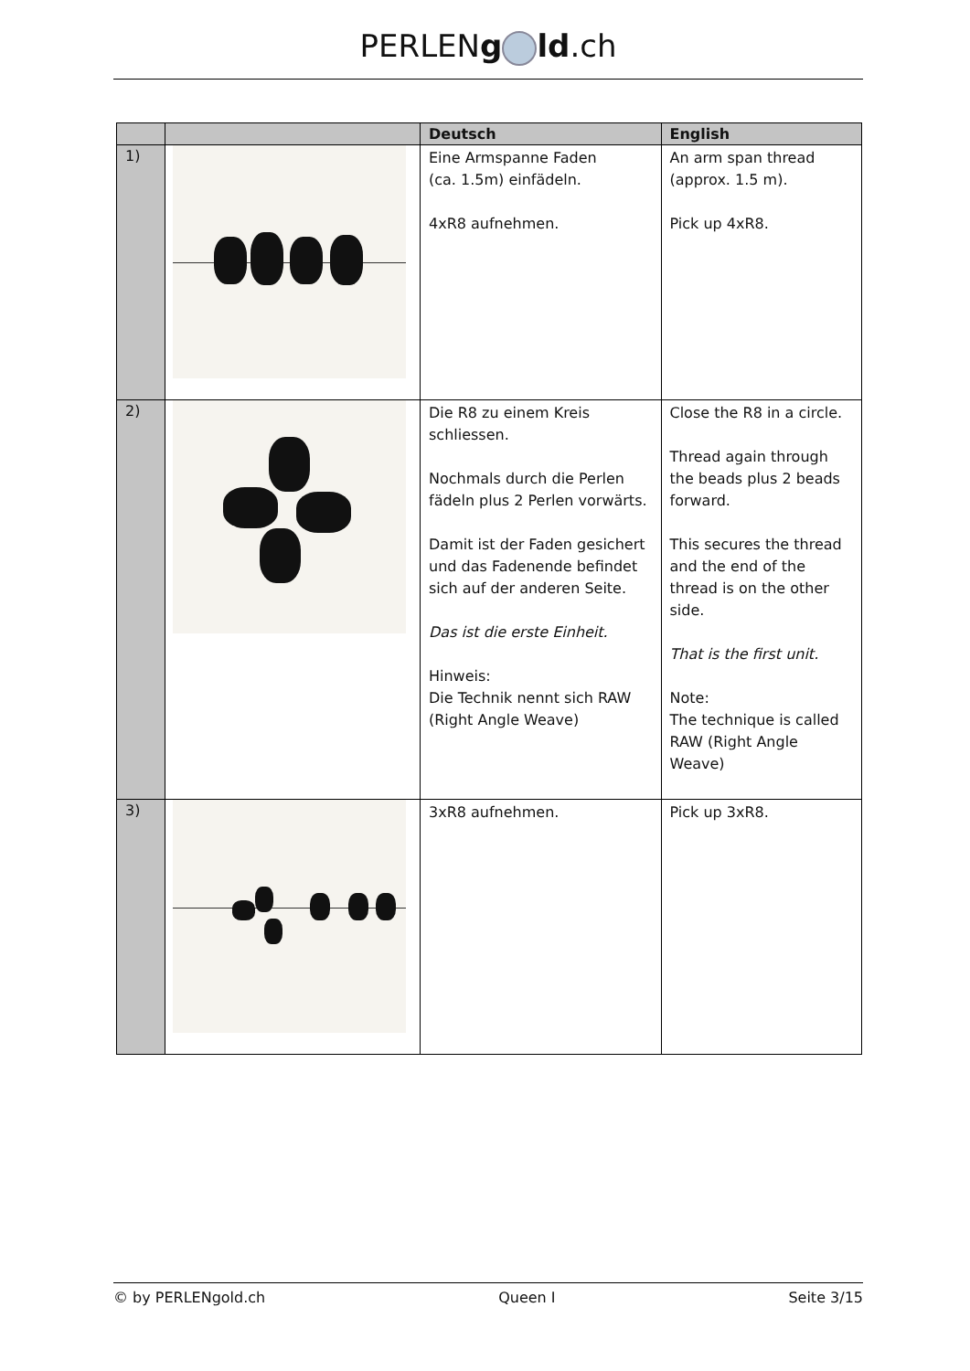PERLENg ld.ch
| | | Deutsch | English |
| --- | --- | --- | --- |
| 1) | | Eine Armspanne Faden (ca. 1.5m) einfädeln. 4xR8 aufnehmen. | An arm span thread (approx. 1.5 m). Pick up 4xR8. |
| 2) | | Die R8 zu einem Kreis schliessen. Nochmals durch die Perlen fädeln plus 2 Perlen vorwärts. Damit ist der Faden gesichert und das Fadenende befindet sich auf der anderen Seite. Das ist die erste Einheit. Hinweis: Die Technik nennt sich RAW (Right Angle Weave) | Close the R8 in a circle. Thread again through the beads plus 2 beads forward. This secures the thread and the end of the thread is on the other side. That is the first unit. Note: The technique is called RAW (Right Angle Weave) |
| 3) | | 3xR8 aufnehmen. | Pick up 3xR8. |
© by PERLENgold.ch Queen I Seite 3/15